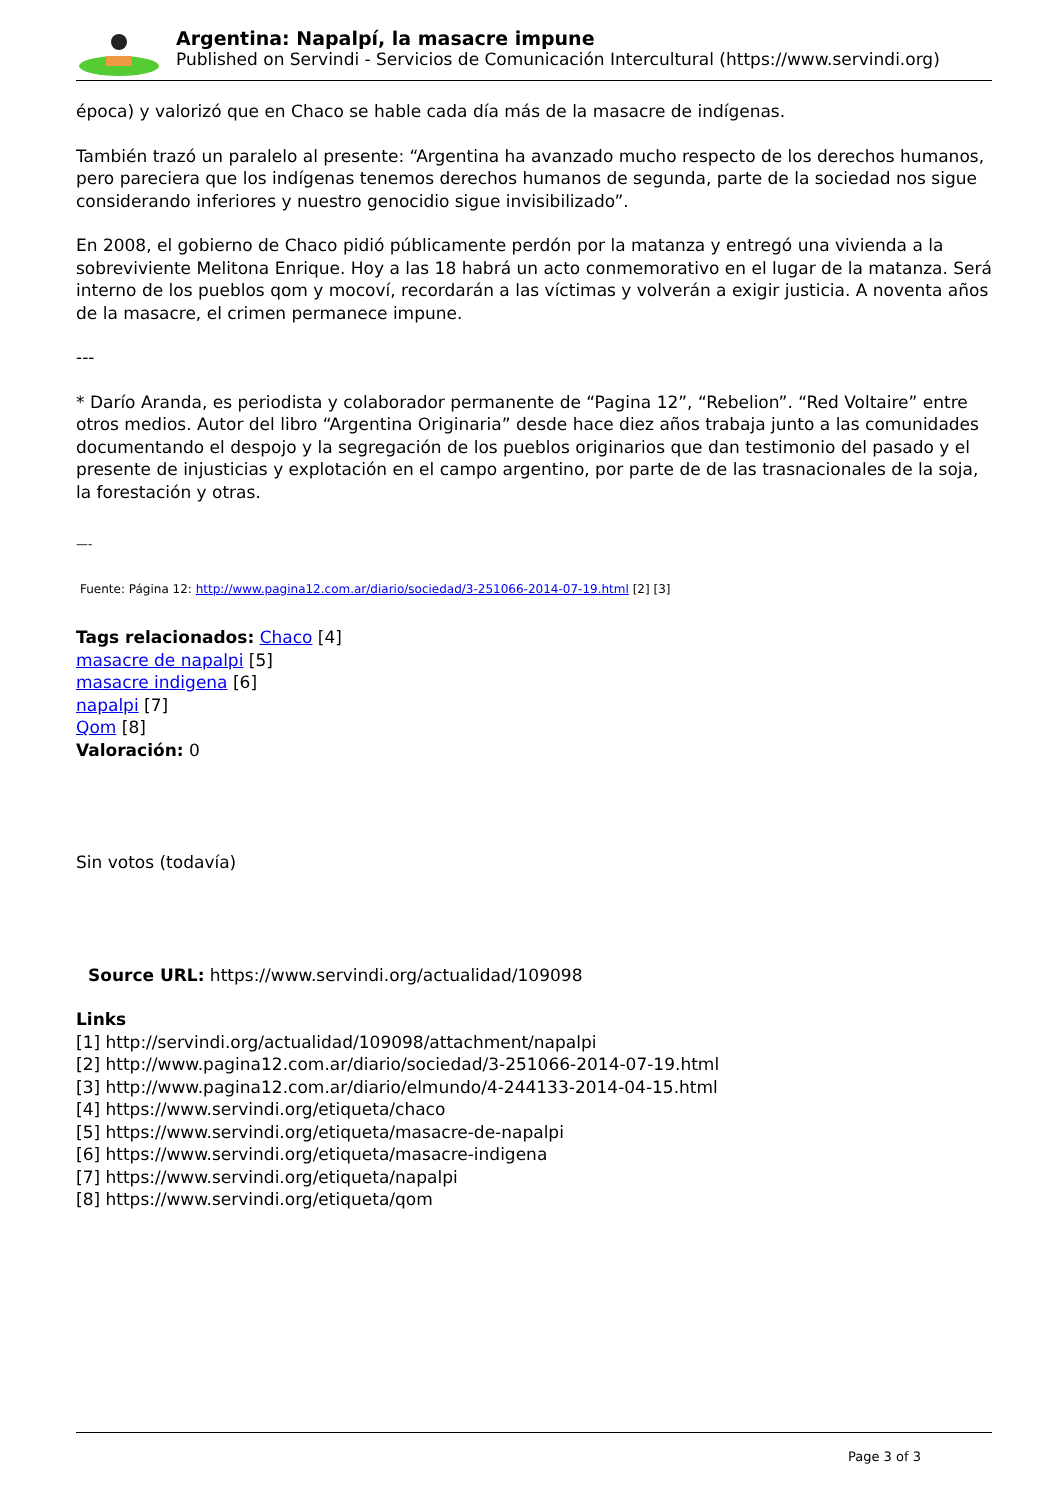Argentina: Napalpí, la masacre impune
Published on Servindi - Servicios de Comunicación Intercultural (https://www.servindi.org)
época) y valorizó que en Chaco se hable cada día más de la masacre de indígenas.
También trazó un paralelo al presente: “Argentina ha avanzado mucho respecto de los derechos humanos, pero pareciera que los indígenas tenemos derechos humanos de segunda, parte de la sociedad nos sigue considerando inferiores y nuestro genocidio sigue invisibilizado”.
En 2008, el gobierno de Chaco pidió públicamente perdón por la matanza y entregó una vivienda a la sobreviviente Melitona Enrique. Hoy a las 18 habrá un acto conmemorativo en el lugar de la matanza. Será interno de los pueblos qom y mocoví, recordarán a las víctimas y volverán a exigir justicia. A noventa años de la masacre, el crimen permanece impune.
---
* Darío Aranda, es periodista y colaborador permanente de “Pagina 12”, “Rebelion”. “Red Voltaire” entre otros medios. Autor del libro “Argentina Originaria” desde hace diez años trabaja junto a las comunidades documentando el despojo y la segregación de los pueblos originarios que dan testimonio del pasado y el presente de injusticias y explotación en el campo argentino, por parte de de las trasnacionales de la soja, la forestación y otras.
—-
Fuente: Página 12: http://www.pagina12.com.ar/diario/sociedad/3-251066-2014-07-19.html [2] [3]
Tags relacionados: Chaco [4]
masacre de napalpi [5]
masacre indigena [6]
napalpi [7]
Qom [8]
Valoración: 0
Sin votos (todavía)
Source URL: https://www.servindi.org/actualidad/109098
Links
[1] http://servindi.org/actualidad/109098/attachment/napalpi
[2] http://www.pagina12.com.ar/diario/sociedad/3-251066-2014-07-19.html
[3] http://www.pagina12.com.ar/diario/elmundo/4-244133-2014-04-15.html
[4] https://www.servindi.org/etiqueta/chaco
[5] https://www.servindi.org/etiqueta/masacre-de-napalpi
[6] https://www.servindi.org/etiqueta/masacre-indigena
[7] https://www.servindi.org/etiqueta/napalpi
[8] https://www.servindi.org/etiqueta/qom
Page 3 of 3